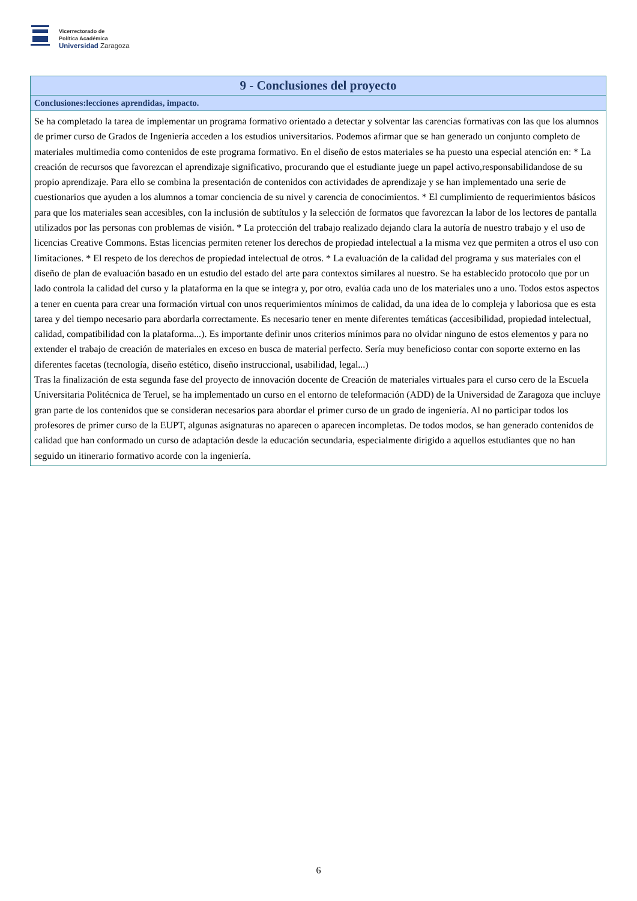Vicerrectorado de
Política Académica
Universidad Zaragoza
| 9 - Conclusiones del proyecto |
| --- |
| Conclusiones:lecciones aprendidas, impacto. |
| Se ha completado la tarea de implementar un programa formativo orientado a detectar y solventar las carencias formativas con las que los alumnos de primer curso de Grados de Ingeniería acceden a los estudios universitarios. Podemos afirmar que se han generado un conjunto completo de materiales multimedia como contenidos de este programa formativo. En el diseño de estos materiales se ha puesto una especial atención en: * La creación de recursos que favorezcan el aprendizaje significativo, procurando que el estudiante juege un papel activo,responsabilidandose de su propio aprendizaje. Para ello se combina la presentación de contenidos con actividades de aprendizaje y se han implementado una serie de cuestionarios que ayuden a los alumnos a tomar conciencia de su nivel y carencia de conocimientos. * El cumplimiento de requerimientos básicos para que los materiales sean accesibles, con la inclusión de subtítulos y la selección de formatos que favorezcan la labor de los lectores de pantalla utilizados por las personas con problemas de visión. * La protección del trabajo realizado dejando clara la autoría de nuestro trabajo y el uso de licencias Creative Commons. Estas licencias permiten retener los derechos de propiedad intelectual a la misma vez que permiten a otros el uso con limitaciones. * El respeto de los derechos de propiedad intelectual de otros. * La evaluación de la calidad del programa y sus materiales con el diseño de plan de evaluación basado en un estudio del estado del arte para contextos similares al nuestro. Se ha establecido protocolo que por un lado controla la calidad del curso y la plataforma en la que se integra y, por otro, evalúa cada uno de los materiales uno a uno. Todos estos aspectos a tener en cuenta para crear una formación virtual con unos requerimientos mínimos de calidad, da una idea de lo compleja y laboriosa que es esta tarea y del tiempo necesario para abordarla correctamente. Es necesario tener en mente diferentes temáticas (accesibilidad, propiedad intelectual, calidad, compatibilidad con la plataforma...). Es importante definir unos criterios mínimos para no olvidar ninguno de estos elementos y para no extender el trabajo de creación de materiales en exceso en busca de material perfecto. Sería muy beneficioso contar con soporte externo en las diferentes facetas (tecnología, diseño estético, diseño instruccional, usabilidad, legal...) Tras la finalización de esta segunda fase del proyecto de innovación docente de Creación de materiales virtuales para el curso cero de la Escuela Universitaria Politécnica de Teruel, se ha implementado un curso en el entorno de teleformación (ADD) de la Universidad de Zaragoza que incluye gran parte de los contenidos que se consideran necesarios para abordar el primer curso de un grado de ingeniería. Al no participar todos los profesores de primer curso de la EUPT, algunas asignaturas no aparecen o aparecen incompletas. De todos modos, se han generado contenidos de calidad que han conformado un curso de adaptación desde la educación secundaria, especialmente dirigido a aquellos estudiantes que no han seguido un itinerario formativo acorde con la ingeniería. |
6